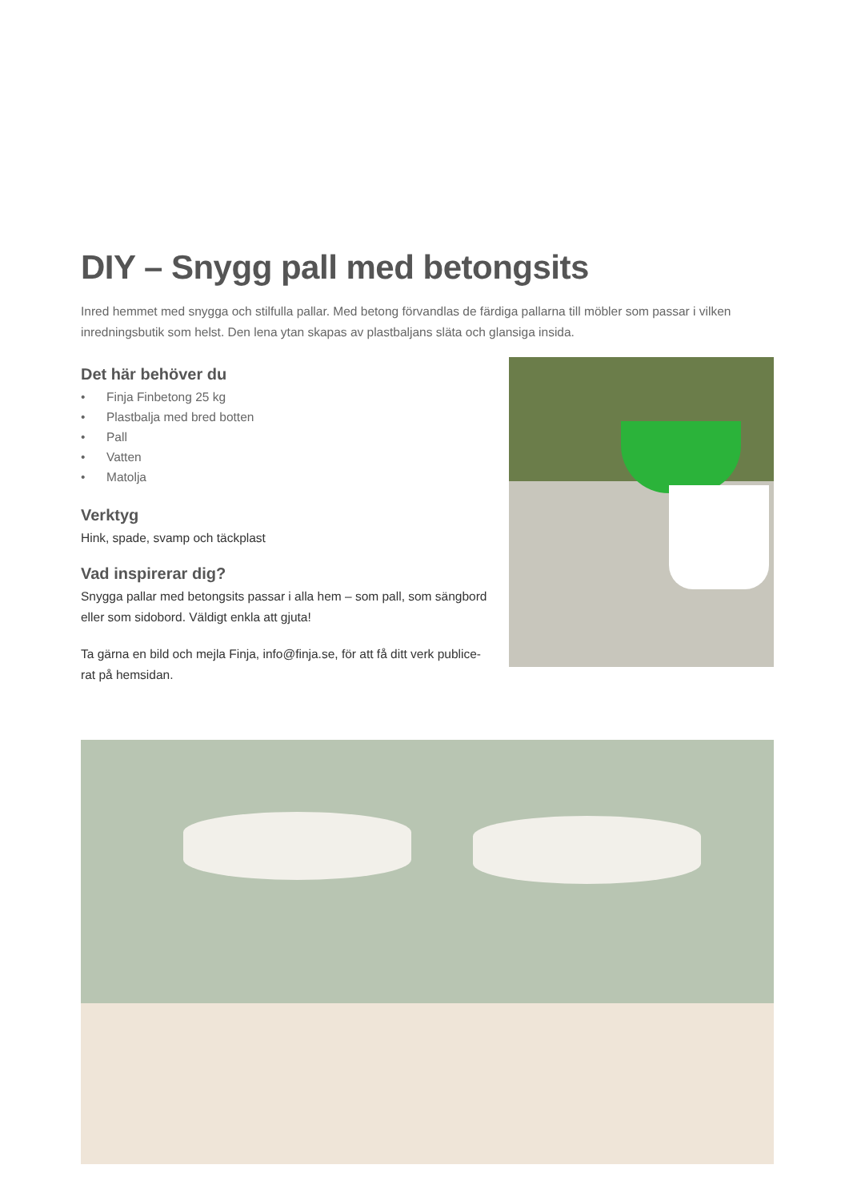DIY – Snygg pall med betongsits
Inred hemmet med snygga och stilfulla pallar. Med betong förvandlas de färdiga pallarna till möbler som passar i vilken inredningsbutik som helst. Den lena ytan skapas av plastbaljans släta och glansiga insida.
Det här behöver du
• Finja Finbetong 25 kg
• Plastbalja med bred botten
• Pall
• Vatten
• Matolja
Verktyg
Hink, spade, svamp och täckplast
Vad inspirerar dig?
Snygga pallar med betongsits passar i alla hem – som pall, som sängbord eller som sidobord. Väldigt enkla att gjuta!
Ta gärna en bild och mejla Finja, info@finja.se, för att få ditt verk publice-rat på hemsidan.